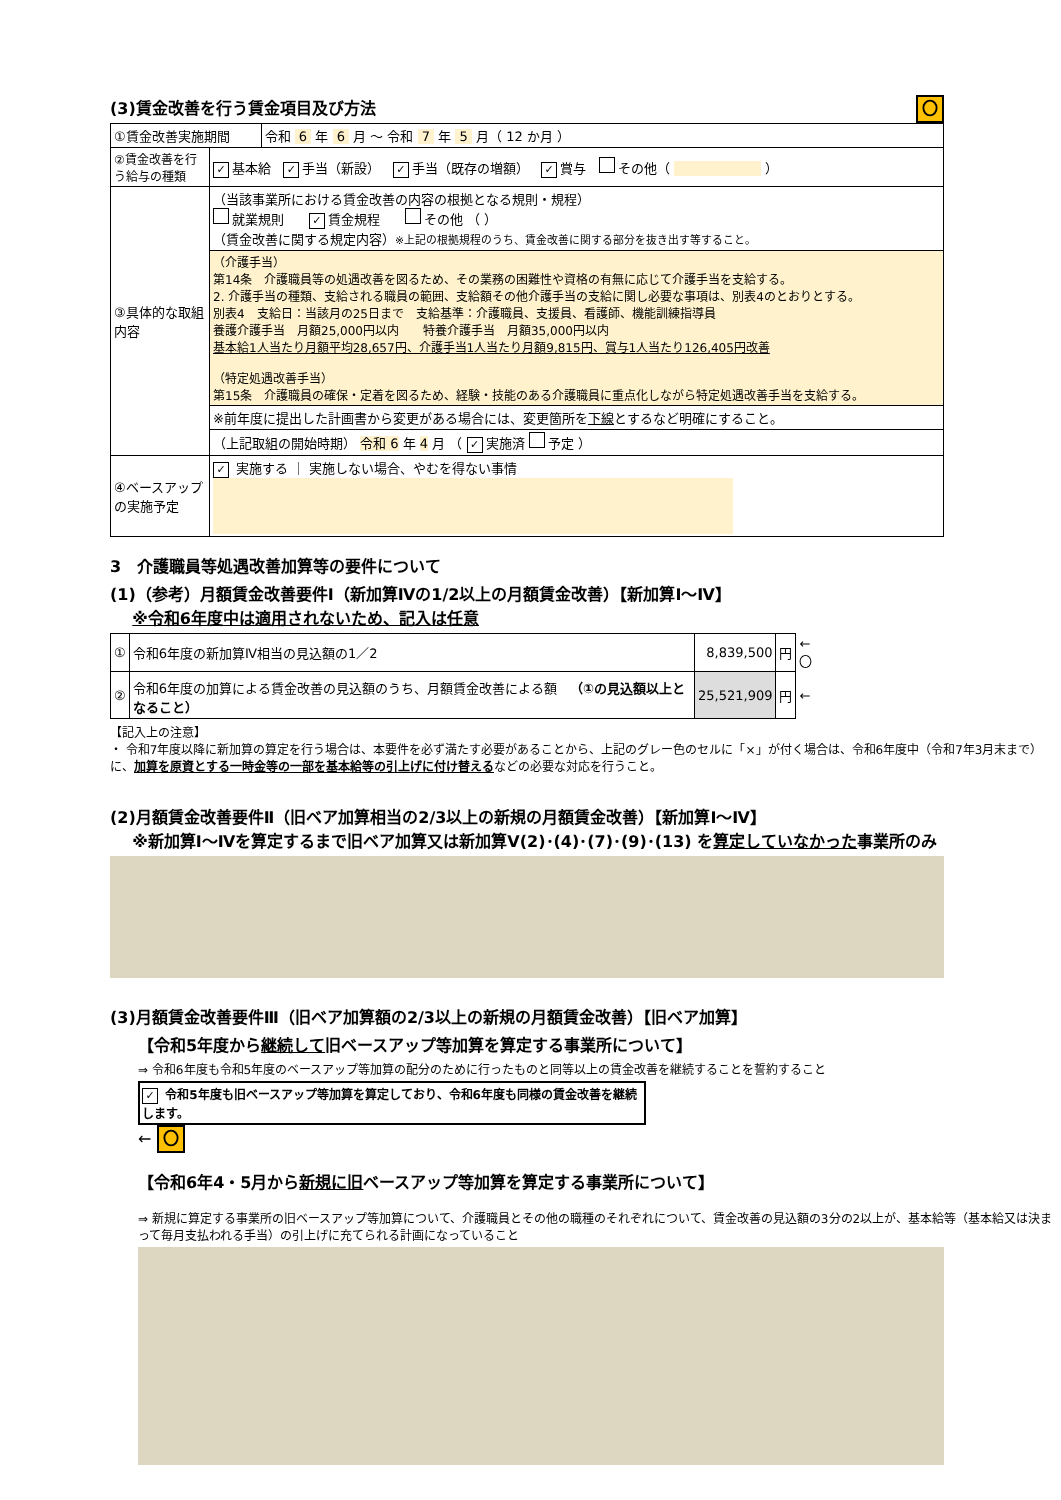(3)賃金改善を行う賃金項目及び方法 〇
| ①賃金改善実施期間 | | 令和 6 年 6 月 ～ 令和 7 年 5 月（ 12 か月 ） |
| ②賃金改善を行う給与の種類 | ✓ 基本給 ✓ 手当（新設） ✓ 手当（既存の増額） ✓ 賞与 その他（ ） | |
| ③具体的な取組内容 | （当該事業所における賃金改善の内容の根拠となる規則・規程） 就業規則 ✓ 賃金規程 その他 （ ） （賃金改善に関する規定内容） ※上記の根拠規程のうち、賃金改善に関する部分を抜き出す等すること。 | |
| | （介護手当） 第14条 介護職員等の処遇改善を図るため、その業務の困難性や資格の有無に応じて介護手当を支給する。 2. 介護手当の種類、支給される職員の範囲、支給額その他介護手当の支給に関し必要な事項は、別表4のとおりとする。 別表4 支給日：当該月の25日まで 支給基準：介護職員、支援員、看護師、機能訓練指導員 養護介護手当 月額25,000円以内 特養介護手当 月額35,000円以内 基本給1人当たり月額平均28,657円、介護手当1人当たり月額9,815円、賞与1人当たり126,405円改善 （特定処遇改善手当） 第15条 介護職員の確保・定着を図るため、経験・技能のある介護職員に重点化しながら特定処遇改善手当を支給する。 | |
| | ※前年度に提出した計画書から変更がある場合には、変更箇所を 下線 とするなど明確にすること。 | |
| | （上記取組の開始時期） 令和 6 年 4 月 （ ✓ 実施済 予定 ） | |
| ④ベースアップの実施予定 | ✓ 実施する ｜ 実施しない場合、やむを得ない事情 | |
3　介護職員等処遇改善加算等の要件について
(1)（参考）月額賃金改善要件Ⅰ（新加算Ⅳの1/2以上の月額賃金改善）【新加算Ⅰ～Ⅳ】
※令和6年度中は適用されないため、記入は任意
| ① | 令和6年度の新加算Ⅳ相当の見込額の1／2 | 8,839,500 | 円 | ← 〇 |
| ② | 令和6年度の加算による賃金改善の見込額のうち、月額賃金改善による額 （①の見込額以上となること） | 25,521,909 | 円 | ← |
【記入上の注意】
・ 令和7年度以降に新加算の算定を行う場合は、本要件を必ず満たす必要があることから、上記のグレー色のセルに「×」が付く場合は、令和6年度中（令和7年3月末まで）に、加算を原資とする一時金等の一部を基本給等の引上げに付け替えるなどの必要な対応を行うこと。
(2)月額賃金改善要件Ⅱ（旧ベア加算相当の2/3以上の新規の月額賃金改善）【新加算Ⅰ～Ⅳ】
※新加算Ⅰ～Ⅳを算定するまで旧ベア加算又は新加算Ⅴ(2)･(4)･(7)･(9)･(13) を算定していなかった事業所のみ
(3)月額賃金改善要件Ⅲ（旧ベア加算額の2/3以上の新規の月額賃金改善）【旧ベア加算】
【令和5年度から継続して旧ベースアップ等加算を算定する事業所について】
⇒ 令和6年度も令和5年度のベースアップ等加算の配分のために行ったものと同等以上の賃金改善を継続することを誓約すること
✓ 令和5年度も旧ベースアップ等加算を算定しており、令和6年度も同様の賃金改善を継続します。
← 〇
【令和6年4・5月から新規に旧ベースアップ等加算を算定する事業所について】
⇒ 新規に算定する事業所の旧ベースアップ等加算について、介護職員とその他の職種のそれぞれについて、賃金改善の見込額の3分の2以上が、基本給等（基本給又は決まって毎月支払われる手当）の引上げに充てられる計画になっていること